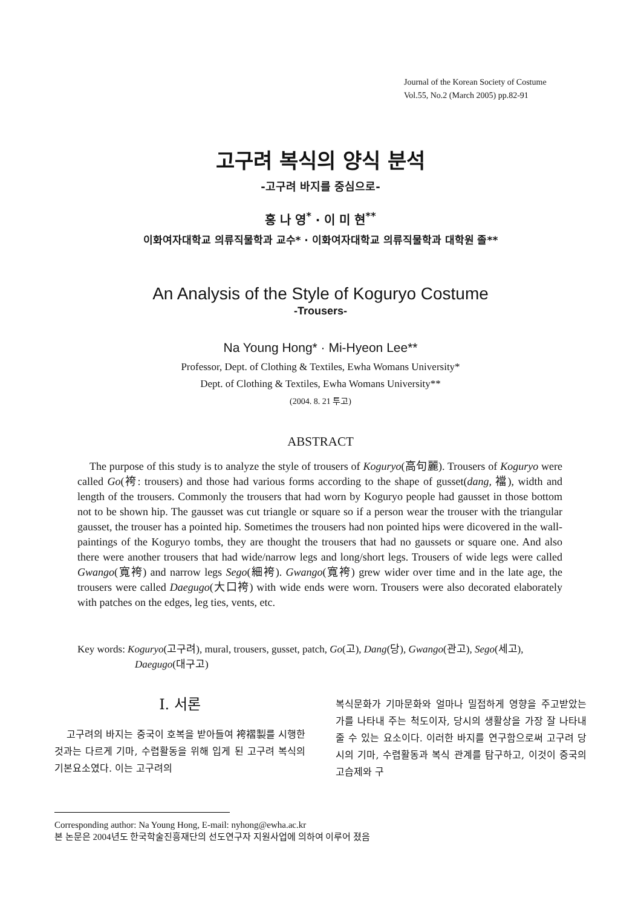Journal of the Korean Society of Costume
Vol.55, No.2 (March 2005) pp.82-91
고구려 복식의 양식 분석
-고구려 바지를 중심으로-
홍 나 영<sup>*</sup> · 이 미 현<sup>**</sup>
이화여자대학교 의류직물학과 교수* · 이화여자대학교 의류직물학과 대학원 졸**
An Analysis of the Style of Koguryo Costume
-Trousers-
Na Young Hong* · Mi-Hyeon Lee**
Professor, Dept. of Clothing & Textiles, Ewha Womans University*
Dept. of Clothing & Textiles, Ewha Womans University**
(2004. 8. 21 투고)
ABSTRACT
The purpose of this study is to analyze the style of trousers of Koguryo(高句麗). Trousers of Koguryo were called Go(袴: trousers) and those had various forms according to the shape of gusset(dang, 襠), width and length of the trousers. Commonly the trousers that had worn by Koguryo people had gausset in those bottom not to be shown hip. The gausset was cut triangle or square so if a person wear the trouser with the triangular gausset, the trouser has a pointed hip. Sometimes the trousers had non pointed hips were dicovered in the wall-paintings of the Koguryo tombs, they are thought the trousers that had no gaussets or square one. And also there were another trousers that had wide/narrow legs and long/short legs. Trousers of wide legs were called Gwango(寬袴) and narrow legs Sego(細袴). Gwango(寬袴) grew wider over time and in the late age, the trousers were called Daegugo(大口袴) with wide ends were worn. Trousers were also decorated elaborately with patches on the edges, leg ties, vents, etc.
Key words: Koguryo(고구려), mural, trousers, gusset, patch, Go(고), Dang(당), Gwango(관고), Sego(세고), Daegugo(대구고)
Ⅰ. 서론
고구려의 바지는 중국이 호복을 받아들여 袴褶製를 시행한 것과는 다르게 기마, 수렵활동을 위해 입게 된 고구려 복식의 기본요소였다. 이는 고구려의
복식문화가 기마문화와 얼마나 밀접하게 영향을 주고받았는가를 나타내 주는 척도이자, 당시의 생활상을 가장 잘 나타내 줄 수 있는 요소이다. 이러한 바지를 연구함으로써 고구려 당시의 기마, 수렵활동과 복식 관계를 탐구하고, 이것이 중국의 고습제와 구
Corresponding author: Na Young Hong, E-mail: nyhong@ewha.ac.kr
본 논문은 2004년도 한국학술진흥재단의 선도연구자 지원사업에 의하여 이루어 졌음